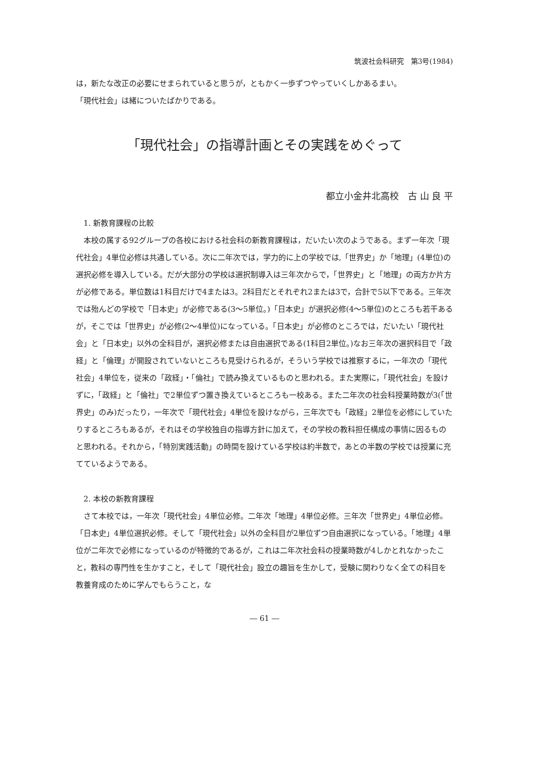筑波社会科研究　第3号(1984)
は，新たな改正の必要にせまられていると思うが，ともかく一歩ずつやっていくしかあるまい。
「現代社会」は緒についたばかりである。
「現代社会」の指導計画とその実践をめぐって
都立小金井北高校　古 山 良 平
1. 新教育課程の比較
本校の属する92グループの各校における社会科の新教育課程は，だいたい次のようである。まず一年次「現代社会」4単位必修は共通している。次に二年次では，学力的に上の学校では,「世界史」か「地理」(4単位)の選択必修を導入している。だが大部分の学校は選択制導入は三年次からで，「世界史」と「地理」の両方か片方が必修である。単位数は1科目だけで4または3。2科目だとそれぞれ2または3で，合計で5以下である。三年次では殆んどの学校で「日本史」が必修である(3～5単位。)「日本史」が選択必修(4～5単位)のところも若干あるが，そこでは「世界史」が必修(2～4単位)になっている。「日本史」が必修のところでは，だいたい「現代社会」と「日本史」以外の全科目が，選択必修または自由選択である(1科目2単位。)なお三年次の選択科目で「政経」と「倫理」が開設されていないところも見受けられるが，そういう学校では推察するに，一年次の「現代社会」4単位を，従来の「政経」・「倫社」で読み換えているものと思われる。また実際に，「現代社会」を設けずに，「政経」と「倫社」で2単位ずつ置き換えているところも一校ある。また二年次の社会科授業時数が3(「世界史」のみ)だったり，一年次で「現代社会」4単位を設けながら，三年次でも「政経」2単位を必修にしていたりするところもあるが，それはその学校独自の指導方針に加えて，その学校の教科担任構成の事情に因るものと思われる。それから，「特別実践活動」の時間を設けている学校は約半数で，あとの半数の学校では授業に充てているようである。
2. 本校の新教育課程
さて本校では，一年次「現代社会」4単位必修。二年次「地理」4単位必修。三年次「世界史」4単位必修。「日本史」4単位選択必修。そして「現代社会」以外の全科目が2単位ずつ自由選択になっている。「地理」4単位が二年次で必修になっているのが特徴的であるが，これは二年次社会科の授業時数が4しかとれなかったこと，教科の専門性を生かすこと，そして「現代社会」設立の趣旨を生かして，受験に関わりなく全ての科目を教養育成のために学んでもらうこと，な
― 61 ―